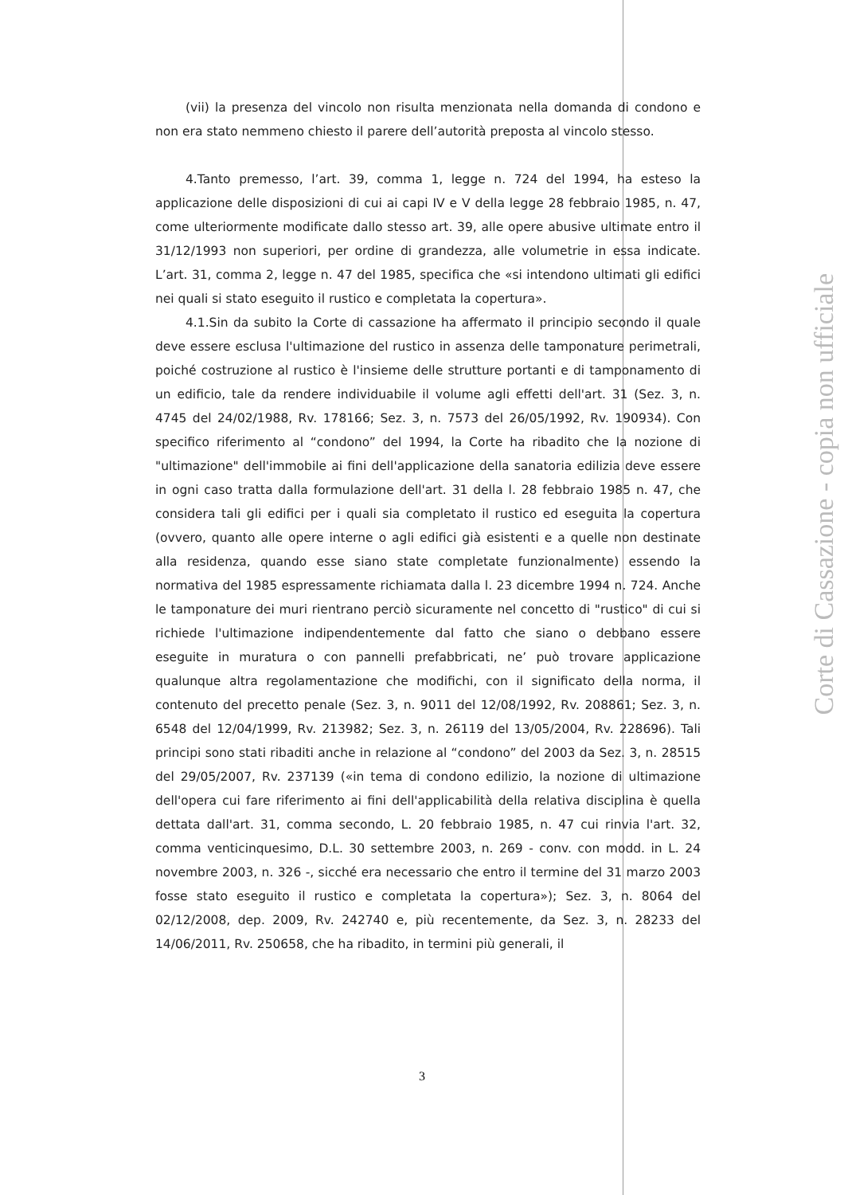(vii) la presenza del vincolo non risulta menzionata nella domanda di condono e non era stato nemmeno chiesto il parere dell’autorità preposta al vincolo stesso.
4.Tanto premesso, l’art. 39, comma 1, legge n. 724 del 1994, ha esteso la applicazione delle disposizioni di cui ai capi IV e V della legge 28 febbraio 1985, n. 47, come ulteriormente modificate dallo stesso art. 39, alle opere abusive ultimate entro il 31/12/1993 non superiori, per ordine di grandezza, alle volumetrie in essa indicate. L’art. 31, comma 2, legge n. 47 del 1985, specifica che «si intendono ultimati gli edifici nei quali si stato eseguito il rustico e completata la copertura».
4.1.Sin da subito la Corte di cassazione ha affermato il principio secondo il quale deve essere esclusa l'ultimazione del rustico in assenza delle tamponature perimetrali, poiché costruzione al rustico è l'insieme delle strutture portanti e di tamponamento di un edificio, tale da rendere individuabile il volume agli effetti dell'art. 31 (Sez. 3, n. 4745 del 24/02/1988, Rv. 178166; Sez. 3, n. 7573 del 26/05/1992, Rv. 190934). Con specifico riferimento al “condono” del 1994, la Corte ha ribadito che la nozione di "ultimazione" dell'immobile ai fini dell'applicazione della sanatoria edilizia deve essere in ogni caso tratta dalla formulazione dell'art. 31 della l. 28 febbraio 1985 n. 47, che considera tali gli edifici per i quali sia completato il rustico ed eseguita la copertura (ovvero, quanto alle opere interne o agli edifici già esistenti e a quelle non destinate alla residenza, quando esse siano state completate funzionalmente) essendo la normativa del 1985 espressamente richiamata dalla l. 23 dicembre 1994 n. 724. Anche le tamponature dei muri rientrano perciò sicuramente nel concetto di "rustico" di cui si richiede l'ultimazione indipendentemente dal fatto che siano o debbano essere eseguite in muratura o con pannelli prefabbricati, ne’ può trovare applicazione qualunque altra regolamentazione che modifichi, con il significato della norma, il contenuto del precetto penale (Sez. 3, n. 9011 del 12/08/1992, Rv. 208861; Sez. 3, n. 6548 del 12/04/1999, Rv. 213982; Sez. 3, n. 26119 del 13/05/2004, Rv. 228696). Tali principi sono stati ribaditi anche in relazione al “condono” del 2003 da Sez. 3, n. 28515 del 29/05/2007, Rv. 237139 («in tema di condono edilizio, la nozione di ultimazione dell'opera cui fare riferimento ai fini dell'applicabilità della relativa disciplina è quella dettata dall'art. 31, comma secondo, L. 20 febbraio 1985, n. 47 cui rinvia l'art. 32, comma venticinquesimo, D.L. 30 settembre 2003, n. 269 - conv. con modd. in L. 24 novembre 2003, n. 326 -, sicché era necessario che entro il termine del 31 marzo 2003 fosse stato eseguito il rustico e completata la copertura»); Sez. 3, n. 8064 del 02/12/2008, dep. 2009, Rv. 242740 e, più recentemente, da Sez. 3, n. 28233 del 14/06/2011, Rv. 250658, che ha ribadito, in termini più generali, il
3
Corte di Cassazione - copia non ufficiale